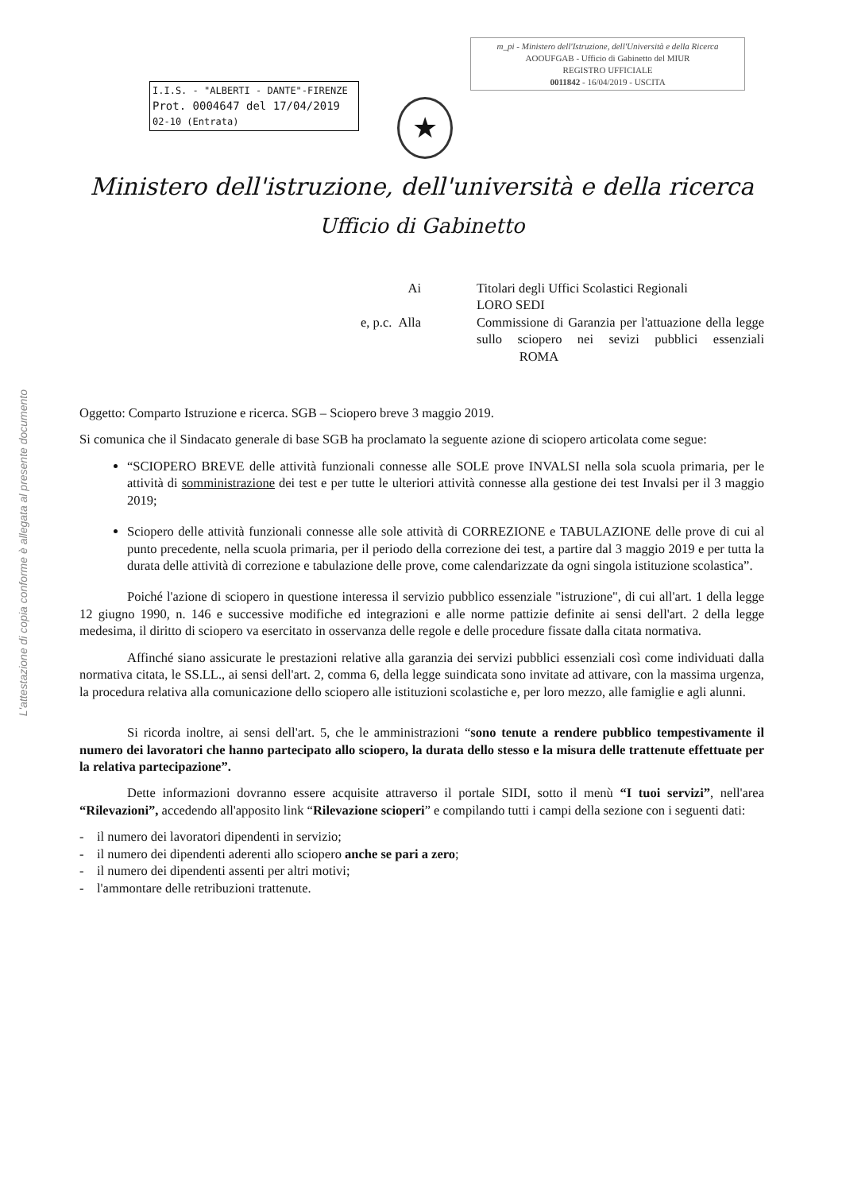L'attestazione di copia conforme è allegata al presente documento
m_pi - Ministero dell'Istruzione, dell'Università e della Ricerca
AOOUFGAB - Ufficio di Gabinetto del MIUR
REGISTRO UFFICIALE
0011842 - 16/04/2019 - USCITA
I.I.S. - "ALBERTI - DANTE"-FIRENZE
Prot. 0004647 del 17/04/2019
02-10 (Entrata)
★
Ministero dell'istruzione, dell'università e della ricerca
Ufficio di Gabinetto
Ai
Titolari degli Uffici Scolastici Regionali
LORO SEDI
e, p.c. Alla
Commissione di Garanzia per l'attuazione della legge sullo sciopero nei sevizi pubblici essenziali ROMA
Oggetto: Comparto Istruzione e ricerca. SGB – Sciopero breve 3 maggio 2019.
Si comunica che il Sindacato generale di base SGB ha proclamato la seguente azione di sciopero articolata come segue:
“SCIOPERO BREVE delle attività funzionali connesse alle SOLE prove INVALSI nella sola scuola primaria, per le attività di somministrazione dei test e per tutte le ulteriori attività connesse alla gestione dei test Invalsi per il 3 maggio 2019;
Sciopero delle attività funzionali connesse alle sole attività di CORREZIONE e TABULAZIONE delle prove di cui al punto precedente, nella scuola primaria, per il periodo della correzione dei test, a partire dal 3 maggio 2019 e per tutta la durata delle attività di correzione e tabulazione delle prove, come calendarizzate da ogni singola istituzione scolastica”.
Poiché l'azione di sciopero in questione interessa il servizio pubblico essenziale "istruzione", di cui all'art. 1 della legge 12 giugno 1990, n. 146 e successive modifiche ed integrazioni e alle norme pattizie definite ai sensi dell'art. 2 della legge medesima, il diritto di sciopero va esercitato in osservanza delle regole e delle procedure fissate dalla citata normativa.
Affinché siano assicurate le prestazioni relative alla garanzia dei servizi pubblici essenziali così come individuati dalla normativa citata, le SS.LL., ai sensi dell'art. 2, comma 6, della legge suindicata sono invitate ad attivare, con la massima urgenza, la procedura relativa alla comunicazione dello sciopero alle istituzioni scolastiche e, per loro mezzo, alle famiglie e agli alunni.
Si ricorda inoltre, ai sensi dell'art. 5, che le amministrazioni “sono tenute a rendere pubblico tempestivamente il numero dei lavoratori che hanno partecipato allo sciopero, la durata dello stesso e la misura delle trattenute effettuate per la relativa partecipazione”.
Dette informazioni dovranno essere acquisite attraverso il portale SIDI, sotto il menù “I tuoi servizi”, nell'area “Rilevazioni”, accedendo all'apposito link “Rilevazione scioperi” e compilando tutti i campi della sezione con i seguenti dati:
- il numero dei lavoratori dipendenti in servizio;
- il numero dei dipendenti aderenti allo sciopero anche se pari a zero;
- il numero dei dipendenti assenti per altri motivi;
- l'ammontare delle retribuzioni trattenute.